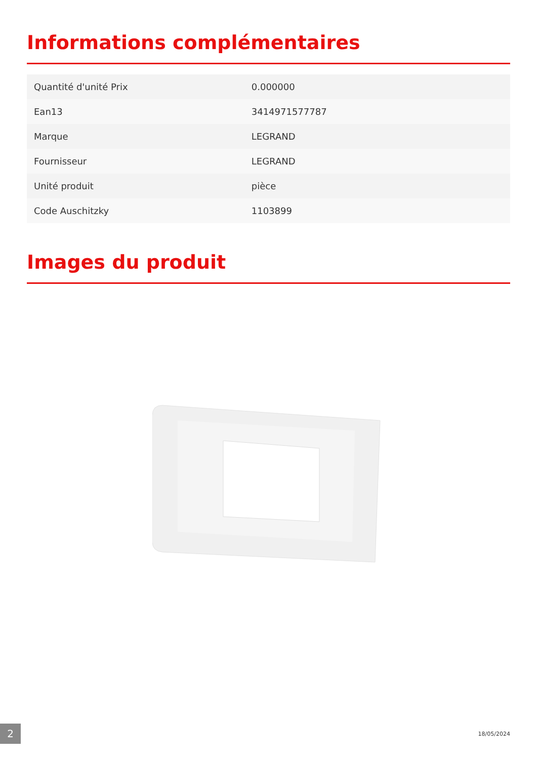Informations complémentaires
| Quantité d'unité Prix | 0.000000 |
| Ean13 | 3414971577787 |
| Marque | LEGRAND |
| Fournisseur | LEGRAND |
| Unité produit | pièce |
| Code Auschitzky | 1103899 |
Images du produit
2 18/05/2024